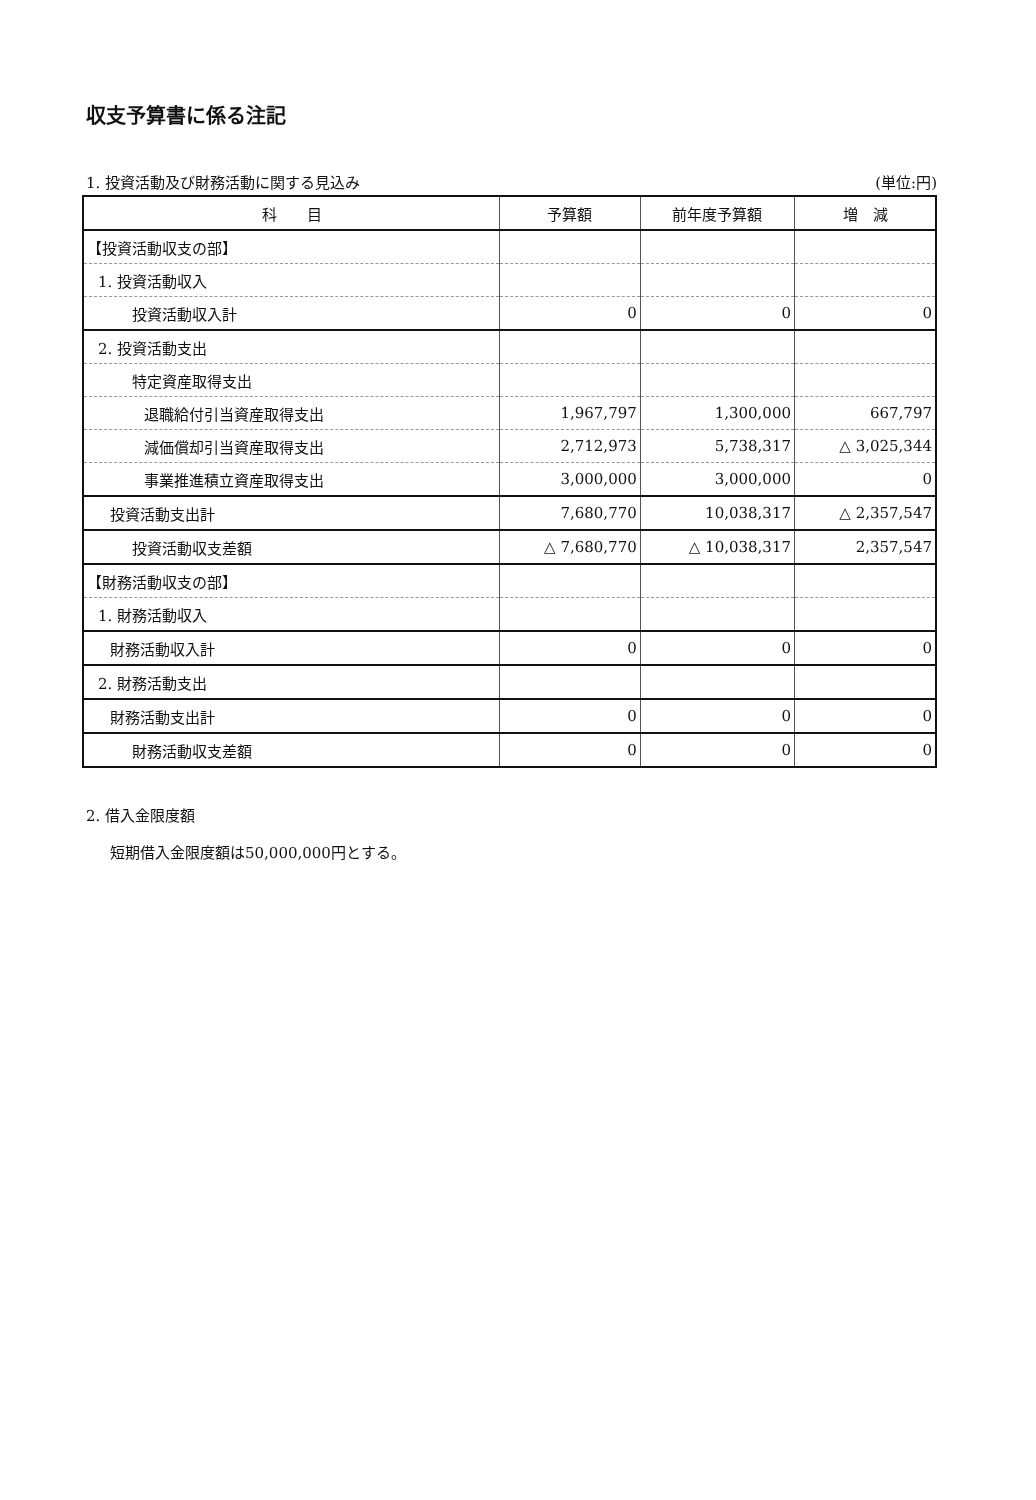収支予算書に係る注記
1. 投資活動及び財務活動に関する見込み (単位:円)
| 科 目 | 予算額 | 前年度予算額 | 増 減 |
| --- | --- | --- | --- |
| 【投資活動収支の部】 | | | |
| 1. 投資活動収入 | | | |
| 投資活動収入計 | 0 | 0 | 0 |
| 2. 投資活動支出 | | | |
| 特定資産取得支出 | | | |
| 退職給付引当資産取得支出 | 1,967,797 | 1,300,000 | 667,797 |
| 減価償却引当資産取得支出 | 2,712,973 | 5,738,317 | △ 3,025,344 |
| 事業推進積立資産取得支出 | 3,000,000 | 3,000,000 | 0 |
| 投資活動支出計 | 7,680,770 | 10,038,317 | △ 2,357,547 |
| 投資活動収支差額 | △ 7,680,770 | △ 10,038,317 | 2,357,547 |
| 【財務活動収支の部】 | | | |
| 1. 財務活動収入 | | | |
| 財務活動収入計 | 0 | 0 | 0 |
| 2. 財務活動支出 | | | |
| 財務活動支出計 | 0 | 0 | 0 |
| 財務活動収支差額 | 0 | 0 | 0 |
2. 借入金限度額
短期借入金限度額は50,000,000円とする。